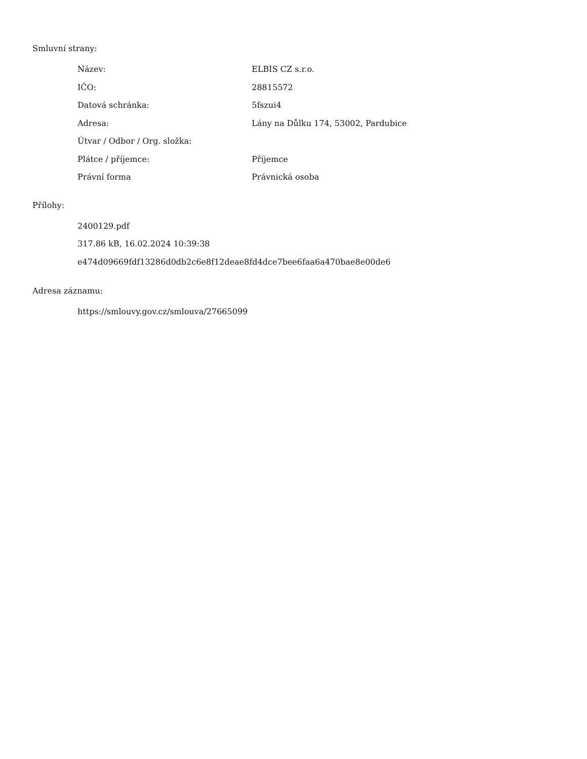Smluvní strany:
| Název: | ELBIS CZ s.r.o. |
| IČO: | 28815572 |
| Datová schránka: | 5fszui4 |
| Adresa: | Lány na Důlku 174, 53002, Pardubice |
| Útvar / Odbor / Org. složka: | |
| Plátce / příjemce: | Příjemce |
| Právní forma | Právnická osoba |
Přílohy:
2400129.pdf
317.86 kB, 16.02.2024 10:39:38
e474d09669fdf13286d0db2c6e8f12deae8fd4dce7bee6faa6a470bae8e00de6
Adresa záznamu:
https://smlouvy.gov.cz/smlouva/27665099